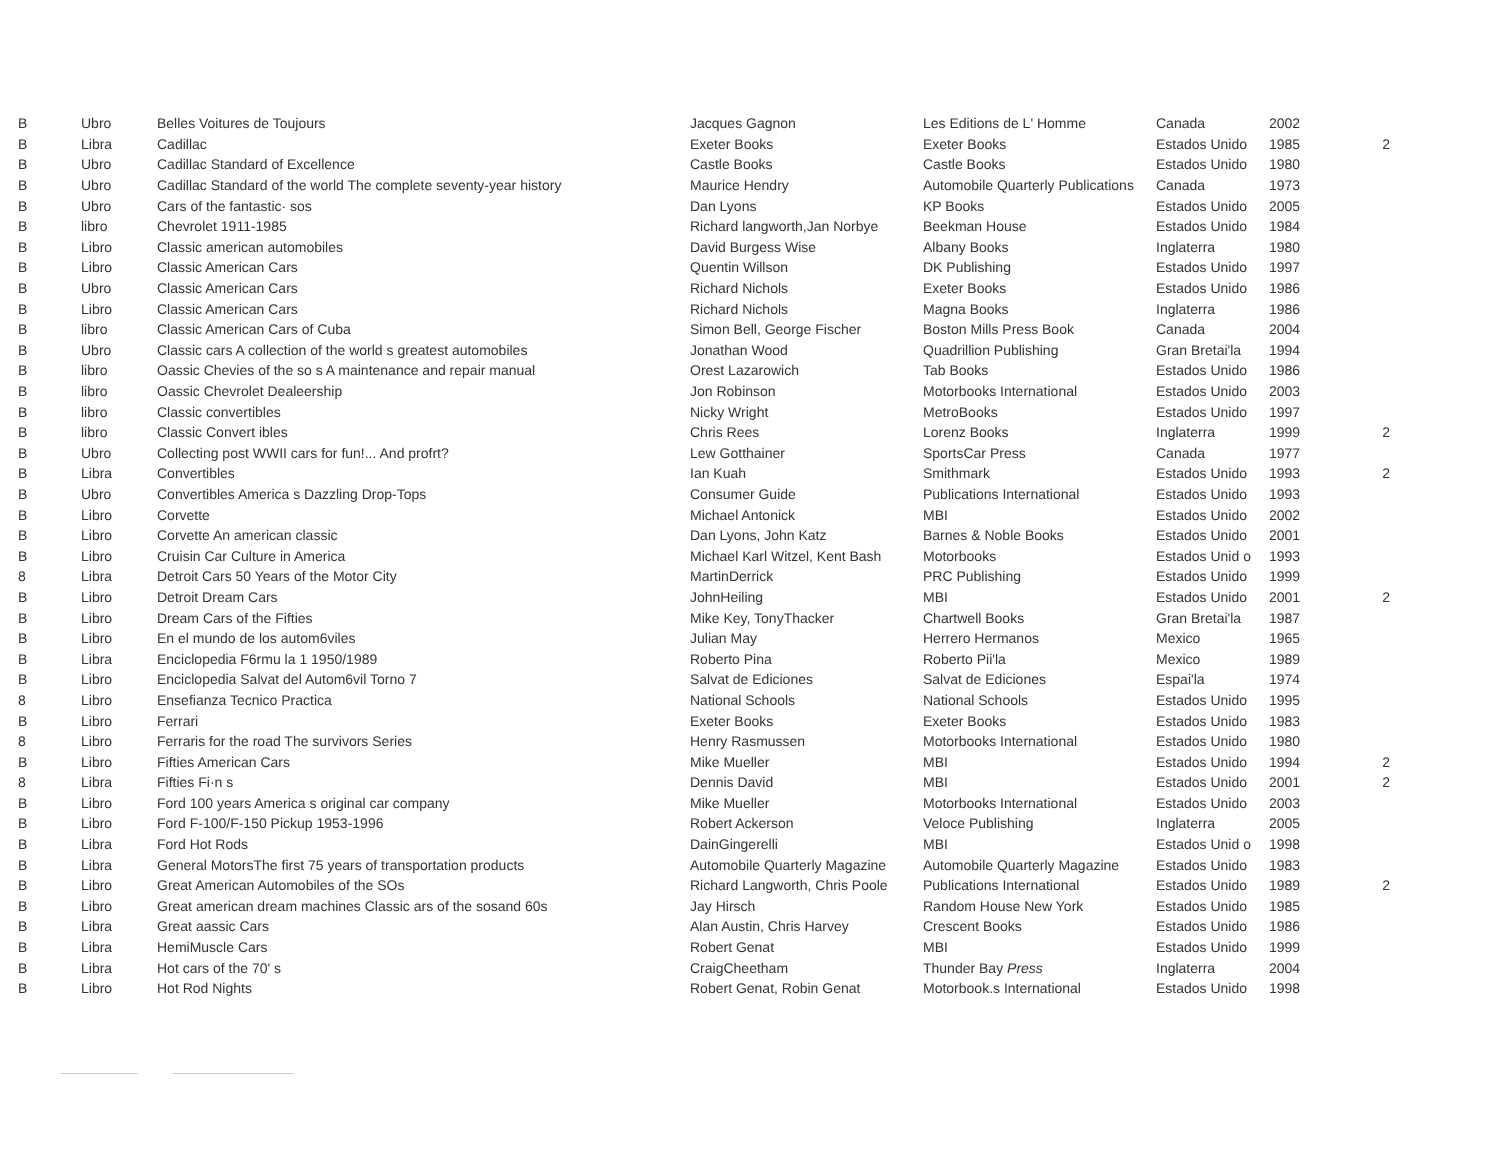| B | Ubro | Belles Voitures de Toujours | Jacques Gagnon | Les Editions de L' Homme | Canada | 2002 | |
| B | Libra | Cadillac | Exeter Books | Exeter Books | Estados Unido | 1985 | 2 |
| B | Ubro | Cadillac Standard of Excellence | Castle Books | Castle Books | Estados Unido | 1980 | |
| B | Ubro | Cadillac Standard of the world The complete seventy-year history | Maurice Hendry | Automobile Quarterly Publications | Canada | 1973 | |
| B | Ubro | Cars of the fantastic· sos | Dan Lyons | KP Books | Estados Unido | 2005 | |
| B | libro | Chevrolet 1911-1985 | Richard langworth,Jan Norbye | Beekman House | Estados Unido | 1984 | |
| B | Libro | Classic american automobiles | David Burgess Wise | Albany Books | Inglaterra | 1980 | |
| B | Libro | Classic American Cars | Quentin Willson | DK Publishing | Estados Unido | 1997 | |
| B | Ubro | Classic American Cars | Richard Nichols | Exeter Books | Estados Unido | 1986 | |
| B | Libro | Classic American Cars | Richard Nichols | Magna Books | Inglaterra | 1986 | |
| B | libro | Classic American Cars of Cuba | Simon Bell, George Fischer | Boston Mills Press Book | Canada | 2004 | |
| B | Ubro | Classic cars A collection of the world s greatest automobiles | Jonathan Wood | Quadrillion Publishing | Gran Bretai'la | 1994 | |
| B | libro | Oassic Chevies of the so s A maintenance and repair manual | Orest Lazarowich | Tab Books | Estados Unido | 1986 | |
| B | libro | Oassic Chevrolet Dealeership | Jon Robinson | Motorbooks International | Estados Unido | 2003 | |
| B | libro | Classic convertibles | Nicky Wright | MetroBooks | Estados Unido | 1997 | |
| B | libro | Classic Convert ibles | Chris Rees | Lorenz Books | Inglaterra | 1999 | 2 |
| B | Ubro | Collecting post WWII cars for fun!... And profrt? | Lew Gotthainer | SportsCar Press | Canada | 1977 | |
| B | Libra | Convertibles | Ian Kuah | Smithmark | Estados Unido | 1993 | 2 |
| B | Ubro | Convertibles America s Dazzling Drop-Tops | Consumer Guide | Publications International | Estados Unido | 1993 | |
| B | Libro | Corvette | Michael Antonick | MBI | Estados Unido | 2002 | |
| B | Libro | Corvette An american classic | Dan Lyons, John Katz | Barnes & Noble Books | Estados Unido | 2001 | |
| B | Libro | Cruisin Car Culture in America | Michael Karl Witzel, Kent Bash | Motorbooks | Estados Unid o | 1993 | |
| 8 | Libra | Detroit Cars 50 Years of the Motor City | MartinDerrick | PRC Publishing | Estados Unido | 1999 | |
| B | Libro | Detroit Dream Cars | JohnHeiling | MBI | Estados Unido | 2001 | 2 |
| B | Libro | Dream Cars of the Fifties | Mike Key, TonyThacker | Chartwell Books | Gran Bretai'la | 1987 | |
| B | Libro | En el mundo de los autom6viles | Julian May | Herrero Hermanos | Mexico | 1965 | |
| B | Libra | Enciclopedia F6rmu la 1 1950/1989 | Roberto Pina | Roberto Pii'la | Mexico | 1989 | |
| B | Libro | Enciclopedia Salvat del Autom6vil Torno 7 | Salvat de Ediciones | Salvat de Ediciones | Espai'la | 1974 | |
| 8 | Libro | Ensefianza Tecnico Practica | National Schools | National Schools | Estados Unido | 1995 | |
| B | Libro | Ferrari | Exeter Books | Exeter Books | Estados Unido | 1983 | |
| 8 | Libro | Ferraris for the road The survivors Series | Henry Rasmussen | Motorbooks International | Estados Unido | 1980 | |
| B | Libro | Fifties American Cars | Mike Mueller | MBI | Estados Unido | 1994 | 2 |
| 8 | Libra | Fifties Fi·n s | Dennis David | MBI | Estados Unido | 2001 | 2 |
| B | Libro | Ford 100 years America s original car company | Mike Mueller | Motorbooks International | Estados Unido | 2003 | |
| B | Libro | Ford F-100/F-150 Pickup 1953-1996 | Robert Ackerson | Veloce Publishing | Inglaterra | 2005 | |
| B | Libra | Ford Hot Rods | DainGingerelli | MBI | Estados Unid o | 1998 | |
| B | Libra | General MotorsThe first 75 years of transportation products | Automobile Quarterly Magazine | Automobile Quarterly Magazine | Estados Unido | 1983 | |
| B | Libro | Great American Automobiles of the SOs | Richard Langworth, Chris Poole | Publications International | Estados Unido | 1989 | 2 |
| B | Libro | Great american dream machines Classic ars of the sosand 60s | Jay Hirsch | Random House New York | Estados Unido | 1985 | |
| B | Libra | Great aassic Cars | Alan Austin, Chris Harvey | Crescent Books | Estados Unido | 1986 | |
| B | Libra | HemiMuscle Cars | Robert Genat | MBI | Estados Unido | 1999 | |
| B | Libra | Hot cars of the 70' s | CraigCheetham | Thunder Bay Press | Inglaterra | 2004 | |
| B | Libro | Hot Rod Nights | Robert Genat, Robin Genat | Motorbook.s International | Estados Unido | 1998 | |